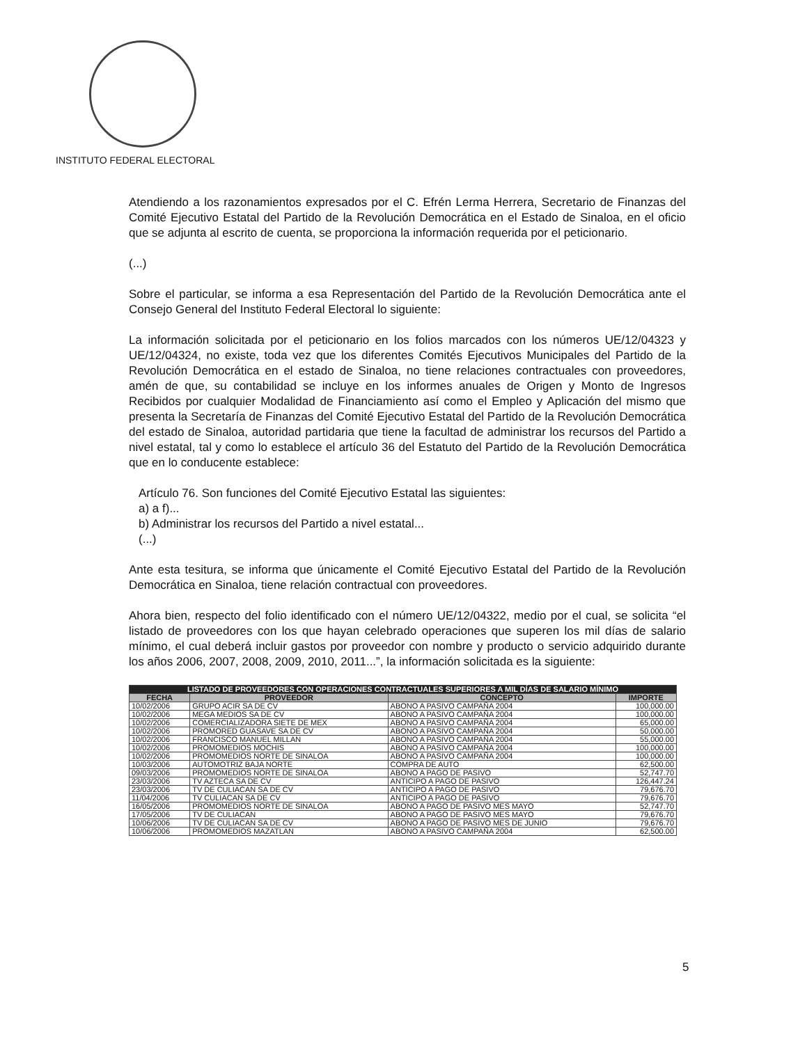INSTITUTO FEDERAL ELECTORAL
Atendiendo a los razonamientos expresados por el C. Efrén Lerma Herrera, Secretario de Finanzas del Comité Ejecutivo Estatal del Partido de la Revolución Democrática en el Estado de Sinaloa, en el oficio que se adjunta al escrito de cuenta, se proporciona la información requerida por el peticionario.
(...)
Sobre el particular, se informa a esa Representación del Partido de la Revolución Democrática ante el Consejo General del Instituto Federal Electoral lo siguiente:
La información solicitada por el peticionario en los folios marcados con los números UE/12/04323 y UE/12/04324, no existe, toda vez que los diferentes Comités Ejecutivos Municipales del Partido de la Revolución Democrática en el estado de Sinaloa, no tiene relaciones contractuales con proveedores, amén de que, su contabilidad se incluye en los informes anuales de Origen y Monto de Ingresos Recibidos por cualquier Modalidad de Financiamiento así como el Empleo y Aplicación del mismo que presenta la Secretaría de Finanzas del Comité Ejecutivo Estatal del Partido de la Revolución Democrática del estado de Sinaloa, autoridad partidaria que tiene la facultad de administrar los recursos del Partido a nivel estatal, tal y como lo establece el artículo 36 del Estatuto del Partido de la Revolución Democrática que en lo conducente establece:
Artículo 76. Son funciones del Comité Ejecutivo Estatal las siguientes:
a) a f)...
b) Administrar los recursos del Partido a nivel estatal...
(...)
Ante esta tesitura, se informa que únicamente el Comité Ejecutivo Estatal del Partido de la Revolución Democrática en Sinaloa, tiene relación contractual con proveedores.
Ahora bien, respecto del folio identificado con el número UE/12/04322, medio por el cual, se solicita “el listado de proveedores con los que hayan celebrado operaciones que superen los mil días de salario mínimo, el cual deberá incluir gastos por proveedor con nombre y producto o servicio adquirido durante los años 2006, 2007, 2008, 2009, 2010, 2011...”, la información solicitada es la siguiente:
| LISTADO DE PROVEEDORES CON OPERACIONES CONTRACTUALES SUPERIORES A MIL DÍAS DE SALARIO MÍNIMO | | | |
| --- | --- | --- | --- |
| FECHA | PROVEEDOR | CONCEPTO | IMPORTE |
| 10/02/2006 | GRUPO ACIR SA DE CV | ABONO A PASIVO CAMPAÑA 2004 | 100,000.00 |
| 10/02/2006 | MEGA MEDIOS SA DE CV | ABONO A PASIVO CAMPAÑA 2004 | 100,000.00 |
| 10/02/2006 | COMERCIALIZADORA SIETE DE MEX | ABONO A PASIVO CAMPAÑA 2004 | 65,000.00 |
| 10/02/2006 | PROMORED GUASAVE SA DE CV | ABONO A PASIVO CAMPAÑA 2004 | 50,000.00 |
| 10/02/2006 | FRANCISCO MANUEL MILLAN | ABONO A PASIVO CAMPAÑA 2004 | 55,000.00 |
| 10/02/2006 | PROMOMEDIOS MOCHIS | ABONO A PASIVO CAMPAÑA 2004 | 100,000.00 |
| 10/02/2006 | PROMOMEDIOS NORTE DE SINALOA | ABONO A PASIVO CAMPAÑA 2004 | 100,000.00 |
| 10/03/2006 | AUTOMOTRIZ BAJA NORTE | COMPRA DE AUTO | 62,500.00 |
| 09/03/2006 | PROMOMEDIOS NORTE DE SINALOA | ABONO A PAGO DE PASIVO | 52,747.70 |
| 23/03/2006 | TV AZTECA SA DE CV | ANTICIPO A PAGO DE PASIVO | 126,447.24 |
| 23/03/2006 | TV DE CULIACAN SA DE CV | ANTICIPO A PAGO DE PASIVO | 79,676.70 |
| 11/04/2006 | TV CULIACAN SA DE CV | ANTICIPO A PAGO DE PASIVO | 79,676.70 |
| 16/05/2006 | PROMOMEDIOS NORTE DE SINALOA | ABONO A PAGO DE PASIVO MES MAYO | 52,747.70 |
| 17/05/2006 | TV DE CULIACAN | ABONO A PAGO DE PASIVO MES MAYO | 79,676.70 |
| 10/06/2006 | TV DE CULIACAN SA DE CV | ABONO A PAGO DE PASIVO MES DE JUNIO | 79,676.70 |
| 10/06/2006 | PROMOMEDIOS MAZATLAN | ABONO A PASIVO CAMPAÑA 2004 | 62,500.00 |
5